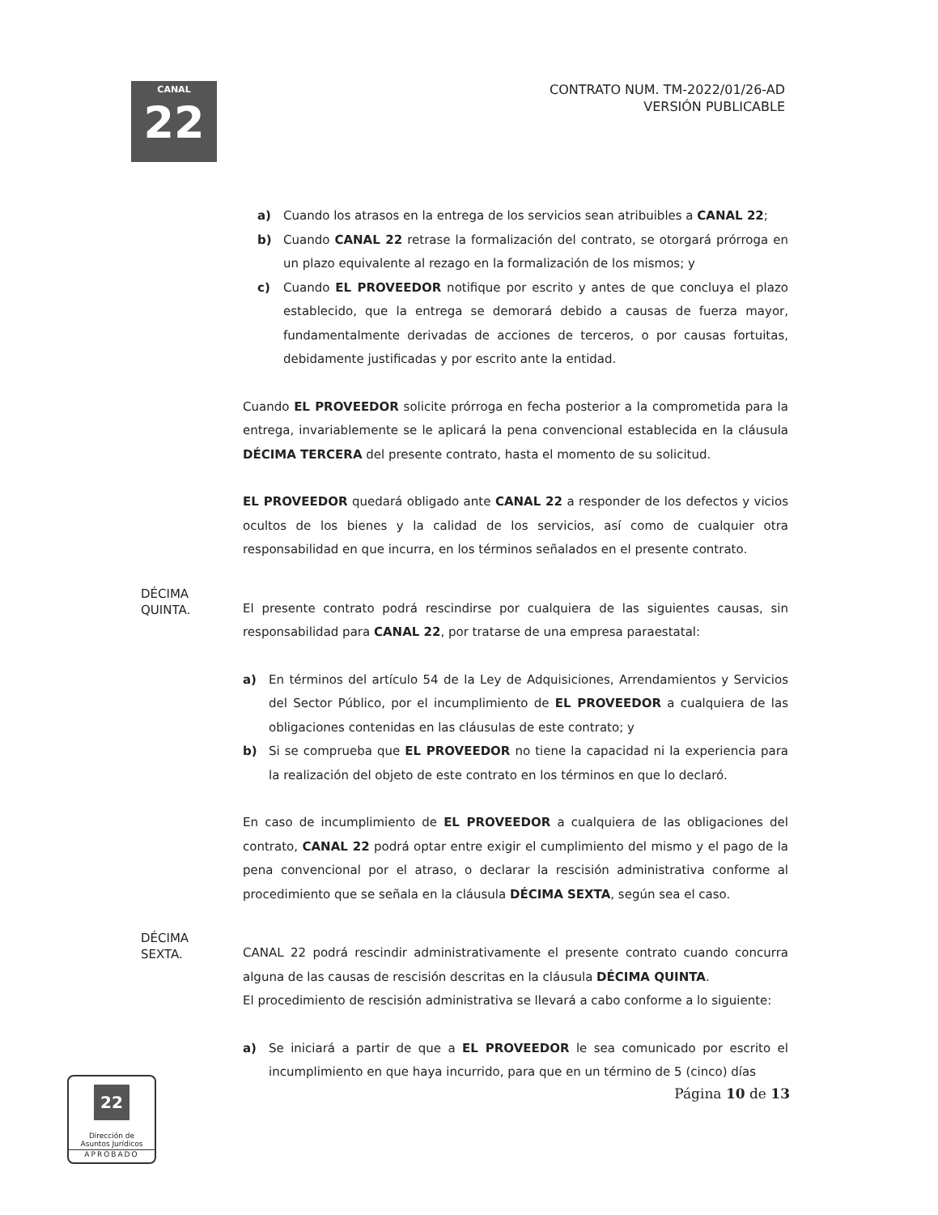CANAL
22
CONTRATO NUM. TM-2022/01/26-AD
VERSIÓN PUBLICABLE
a) Cuando los atrasos en la entrega de los servicios sean atribuibles a CANAL 22;
b) Cuando CANAL 22 retrase la formalización del contrato, se otorgará prórroga en un plazo equivalente al rezago en la formalización de los mismos; y
c) Cuando EL PROVEEDOR notifique por escrito y antes de que concluya el plazo establecido, que la entrega se demorará debido a causas de fuerza mayor, fundamentalmente derivadas de acciones de terceros, o por causas fortuitas, debidamente justificadas y por escrito ante la entidad.
Cuando EL PROVEEDOR solicite prórroga en fecha posterior a la comprometida para la entrega, invariablemente se le aplicará la pena convencional establecida en la cláusula DÉCIMA TERCERA del presente contrato, hasta el momento de su solicitud.
EL PROVEEDOR quedará obligado ante CANAL 22 a responder de los defectos y vicios ocultos de los bienes y la calidad de los servicios, así como de cualquier otra responsabilidad en que incurra, en los términos señalados en el presente contrato.
DÉCIMA
QUINTA.
El presente contrato podrá rescindirse por cualquiera de las siguientes causas, sin responsabilidad para CANAL 22, por tratarse de una empresa paraestatal:
a) En términos del artículo 54 de la Ley de Adquisiciones, Arrendamientos y Servicios del Sector Público, por el incumplimiento de EL PROVEEDOR a cualquiera de las obligaciones contenidas en las cláusulas de este contrato; y
b) Si se comprueba que EL PROVEEDOR no tiene la capacidad ni la experiencia para la realización del objeto de este contrato en los términos en que lo declaró.
En caso de incumplimiento de EL PROVEEDOR a cualquiera de las obligaciones del contrato, CANAL 22 podrá optar entre exigir el cumplimiento del mismo y el pago de la pena convencional por el atraso, o declarar la rescisión administrativa conforme al procedimiento que se señala en la cláusula DÉCIMA SEXTA, según sea el caso.
DÉCIMA
SEXTA.
CANAL 22 podrá rescindir administrativamente el presente contrato cuando concurra alguna de las causas de rescisión descritas en la cláusula DÉCIMA QUINTA.
El procedimiento de rescisión administrativa se llevará a cabo conforme a lo siguiente:
a) Se iniciará a partir de que a EL PROVEEDOR le sea comunicado por escrito el incumplimiento en que haya incurrido, para que en un término de 5 (cinco) días
Página 10 de 13
22
Dirección de
Asuntos Jurídicos
APROBADO